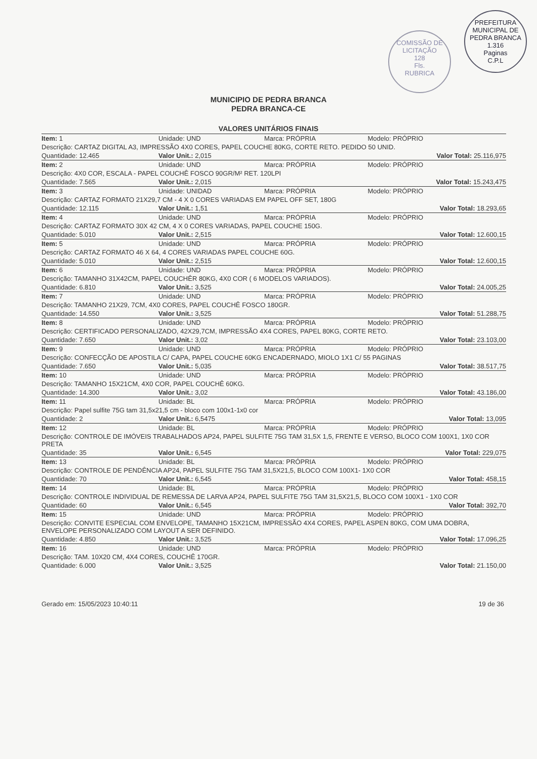PREFEITURA MUNICIPAL DE PEDRA BRANCA
1.316
Paginas
C.P.L
COMISSÃO DE LICITAÇÃO
128
Fls.
RUBRICA
MUNICIPIO DE PEDRA BRANCA
PEDRA BRANCA-CE
VALORES UNITÁRIOS FINAIS
| Item: 1 | Unidade: UND | Marca: PRÓPRIA | Modelo: PRÓPRIO |
| Descrição: CARTAZ DIGITAL A3, IMPRESSÃO 4X0 CORES, PAPEL COUCHE 80KG, CORTE RETO. PEDIDO 50 UNID. | | | |
| Quantidade: 12.465 | Valor Unit.: 2,015 | | Valor Total: 25.116,975 |
| Item: 2 | Unidade: UND | Marca: PRÓPRIA | Modelo: PRÓPRIO |
| Descrição: 4X0 COR, ESCALA - PAPEL COUCHÊ FOSCO 90GR/M² RET. 120LPI | | | |
| Quantidade: 7.565 | Valor Unit.: 2,015 | | Valor Total: 15.243,475 |
| Item: 3 | Unidade: UNIDAD | Marca: PRÓPRIA | Modelo: PRÓPRIO |
| Descrição: CARTAZ FORMATO 21X29,7 CM - 4 X 0 CORES VARIADAS EM PAPEL OFF SET, 180G | | | |
| Quantidade: 12.115 | Valor Unit.: 1,51 | | Valor Total: 18.293,65 |
| Item: 4 | Unidade: UND | Marca: PRÓPRIA | Modelo: PRÓPRIO |
| Descrição: CARTAZ FORMATO 30X 42 CM, 4 X 0 CORES VARIADAS, PAPEL COUCHE 150G. | | | |
| Quantidade: 5.010 | Valor Unit.: 2,515 | | Valor Total: 12.600,15 |
| Item: 5 | Unidade: UND | Marca: PRÓPRIA | Modelo: PRÓPRIO |
| Descrição: CARTAZ FORMATO 46 X 64, 4 CORES VARIADAS PAPEL COUCHE 60G. | | | |
| Quantidade: 5.010 | Valor Unit.: 2,515 | | Valor Total: 12.600,15 |
| Item: 6 | Unidade: UND | Marca: PRÓPRIA | Modelo: PRÓPRIO |
| Descrição: TAMANHO 31X42CM, PAPEL COUCHÊR 80KG, 4X0 COR ( 6 MODELOS VARIADOS). | | | |
| Quantidade: 6.810 | Valor Unit.: 3,525 | | Valor Total: 24.005,25 |
| Item: 7 | Unidade: UND | Marca: PRÓPRIA | Modelo: PRÓPRIO |
| Descrição: TAMANHO 21X29, 7CM, 4X0 CORES, PAPEL COUCHÊ FOSCO 180GR. | | | |
| Quantidade: 14.550 | Valor Unit.: 3,525 | | Valor Total: 51.288,75 |
| Item: 8 | Unidade: UND | Marca: PRÓPRIA | Modelo: PRÓPRIO |
| Descrição: CERTIFICADO PERSONALIZADO, 42X29,7CM, IMPRESSÃO 4X4 CORES, PAPEL 80KG, CORTE RETO. | | | |
| Quantidade: 7.650 | Valor Unit.: 3,02 | | Valor Total: 23.103,00 |
| Item: 9 | Unidade: UND | Marca: PRÓPRIA | Modelo: PRÓPRIO |
| Descrição: CONFECÇÃO DE APOSTILA C/ CAPA, PAPEL COUCHE 60KG ENCADERNADO, MIOLO 1X1 C/ 55 PAGINAS | | | |
| Quantidade: 7.650 | Valor Unit.: 5,035 | | Valor Total: 38.517,75 |
| Item: 10 | Unidade: UND | Marca: PRÓPRIA | Modelo: PRÓPRIO |
| Descrição: TAMANHO 15X21CM, 4X0 COR, PAPEL COUCHÊ 60KG. | | | |
| Quantidade: 14.300 | Valor Unit.: 3,02 | | Valor Total: 43.186,00 |
| Item: 11 | Unidade: BL | Marca: PRÓPRIA | Modelo: PRÓPRIO |
| Descrição: Papel sulfite 75G tam 31,5x21,5 cm - bloco com 100x1-1x0 cor | | | |
| Quantidade: 2 | Valor Unit.: 6,5475 | | Valor Total: 13,095 |
| Item: 12 | Unidade: BL | Marca: PRÓPRIA | Modelo: PRÓPRIO |
| Descrição: CONTROLE DE IMÓVEIS TRABALHADOS AP24, PAPEL SULFITE 75G TAM 31,5X 1,5, FRENTE E VERSO, BLOCO COM 100X1, 1X0 COR PRETA | | | |
| Quantidade: 35 | Valor Unit.: 6,545 | | Valor Total: 229,075 |
| Item: 13 | Unidade: BL | Marca: PRÓPRIA | Modelo: PRÓPRIO |
| Descrição: CONTROLE DE PENDÊNCIA AP24, PAPEL SULFITE 75G TAM 31,5X21,5, BLOCO COM 100X1- 1X0 COR | | | |
| Quantidade: 70 | Valor Unit.: 6,545 | | Valor Total: 458,15 |
| Item: 14 | Unidade: BL | Marca: PRÓPRIA | Modelo: PRÓPRIO |
| Descrição: CONTROLE INDIVIDUAL DE REMESSA DE LARVA AP24, PAPEL SULFITE 75G TAM 31,5X21,5, BLOCO COM 100X1 - 1X0 COR | | | |
| Quantidade: 60 | Valor Unit.: 6,545 | | Valor Total: 392,70 |
| Item: 15 | Unidade: UND | Marca: PRÓPRIA | Modelo: PRÓPRIO |
| Descrição: CONVITE ESPECIAL COM ENVELOPE, TAMANHO 15X21CM, IMPRESSÃO 4X4 CORES, PAPEL ASPEN 80KG, COM UMA DOBRA, ENVELOPE PERSONALIZADO COM LAYOUT A SER DEFINIDO. | | | |
| Quantidade: 4.850 | Valor Unit.: 3,525 | | Valor Total: 17.096,25 |
| Item: 16 | Unidade: UND | Marca: PRÓPRIA | Modelo: PRÓPRIO |
| Descrição: TAM. 10X20 CM, 4X4 CORES, COUCHÊ 170GR. | | | |
| Quantidade: 6.000 | Valor Unit.: 3,525 | | Valor Total: 21.150,00 |
Gerado em: 15/05/2023 10:40:11 19 de 36